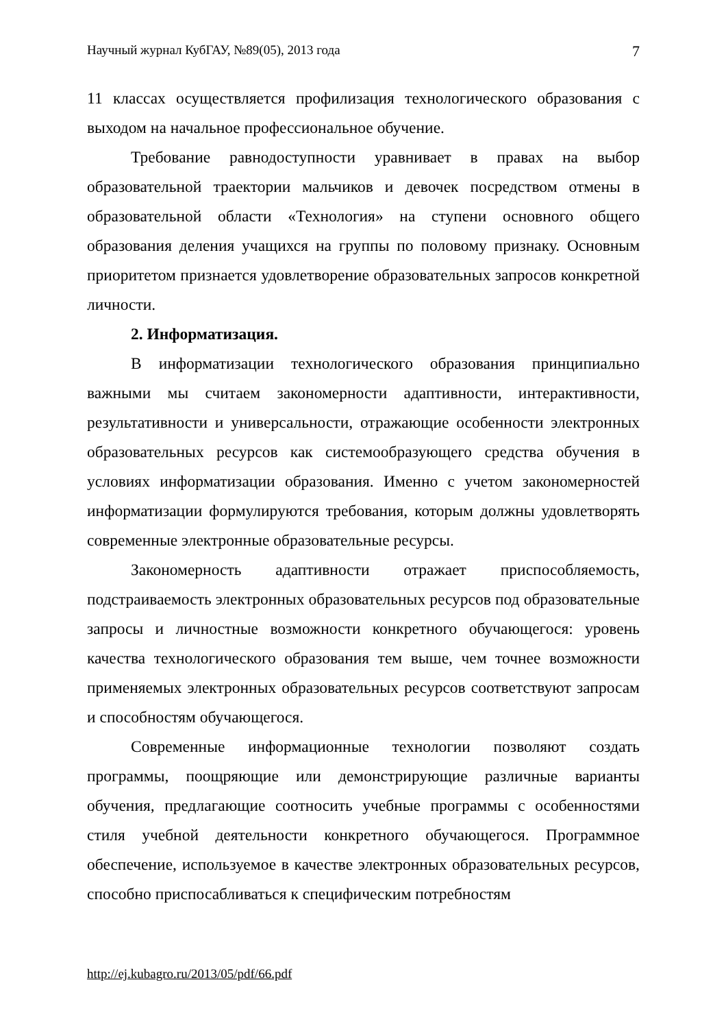Научный журнал КубГАУ, №89(05), 2013 года 7
11 классах осуществляется профилизация технологического образования с выходом на начальное профессиональное обучение.
Требование равнодоступности уравнивает в правах на выбор образовательной траектории мальчиков и девочек посредством отмены в образовательной области «Технология» на ступени основного общего образования деления учащихся на группы по половому признаку. Основным приоритетом признается удовлетворение образовательных запросов конкретной личности.
2. Информатизация.
В информатизации технологического образования принципиально важными мы считаем закономерности адаптивности, интерактивности, результативности и универсальности, отражающие особенности электронных образовательных ресурсов как системообразующего средства обучения в условиях информатизации образования. Именно с учетом закономерностей информатизации формулируются требования, которым должны удовлетворять современные электронные образовательные ресурсы.
Закономерность адаптивности отражает приспособляемость, подстраиваемость электронных образовательных ресурсов под образовательные запросы и личностные возможности конкретного обучающегося: уровень качества технологического образования тем выше, чем точнее возможности применяемых электронных образовательных ресурсов соответствуют запросам и способностям обучающегося.
Современные информационные технологии позволяют создать программы, поощряющие или демонстрирующие различные варианты обучения, предлагающие соотносить учебные программы с особенностями стиля учебной деятельности конкретного обучающегося. Программное обеспечение, используемое в качестве электронных образовательных ресурсов, способно приспосабливаться к специфическим потребностям
http://ej.kubagro.ru/2013/05/pdf/66.pdf